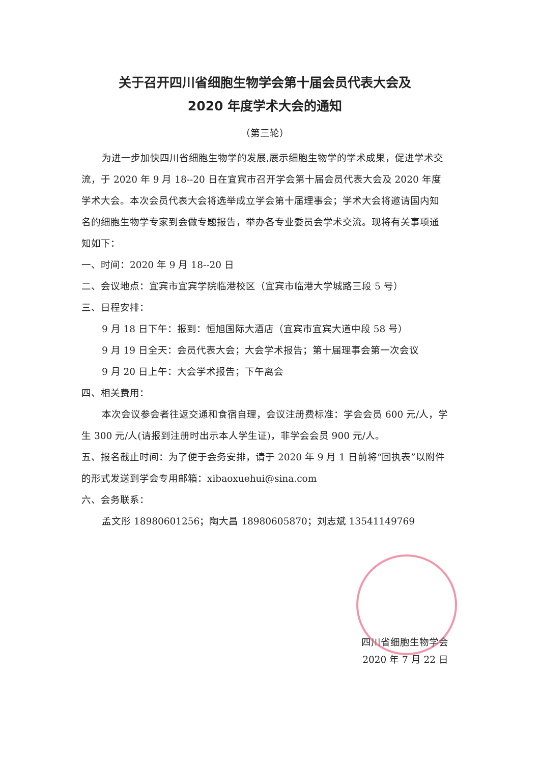关于召开四川省细胞生物学会第十届会员代表大会及
2020 年度学术大会的通知
（第三轮）
为进一步加快四川省细胞生物学的发展,展示细胞生物学的学术成果，促进学术交流，于 2020 年 9 月 18--20 日在宜宾市召开学会第十届会员代表大会及 2020 年度学术大会。本次会员代表大会将选举成立学会第十届理事会；学术大会将邀请国内知名的细胞生物学专家到会做专题报告，举办各专业委员会学术交流。现将有关事项通知如下：
一、时间：2020 年 9 月 18--20 日
二、会议地点：宜宾市宜宾学院临港校区（宜宾市临港大学城路三段 5 号）
三、日程安排：
9 月 18 日下午：报到：恒旭国际大酒店（宜宾市宜宾大道中段 58 号）
9 月 19 日全天：会员代表大会；大会学术报告；第十届理事会第一次会议
9 月 20 日上午：大会学术报告；下午离会
四、相关费用：
本次会议参会者往返交通和食宿自理，会议注册费标准：学会会员 600 元/人，学生 300 元/人(请报到注册时出示本人学生证)，非学会会员 900 元/人。
五、报名截止时间：为了便于会务安排，请于 2020 年 9 月 1 日前将“回执表”以附件的形式发送到学会专用邮箱：xibaoxuehui@sina.com
六、会务联系：
孟文彤 18980601256；陶大昌 18980605870；刘志斌 13541149769
四川省细胞生物学会
2020 年 7 月 22 日